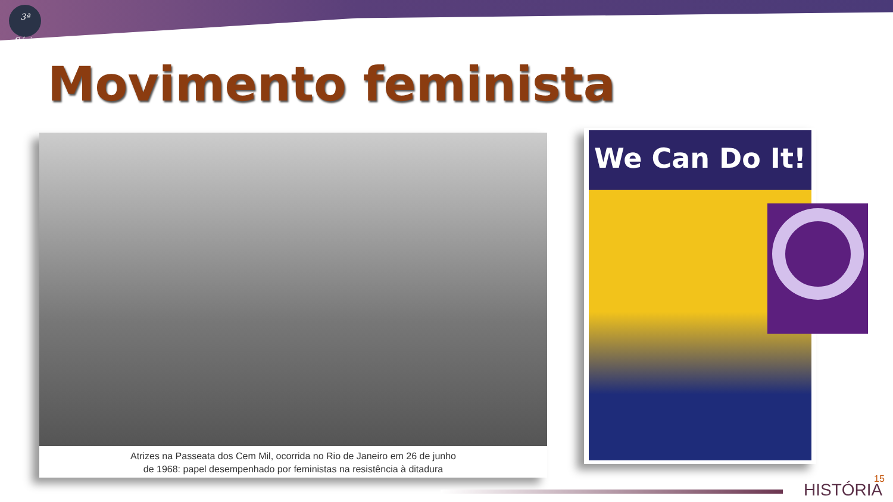3ª Série
Movimento feminista
Atrizes na Passeata dos Cem Mil, ocorrida no Rio de Janeiro em 26 de junho
de 1968: papel desempenhado por feministas na resistência à ditadura
We Can Do It!
HISTÓRIA
15